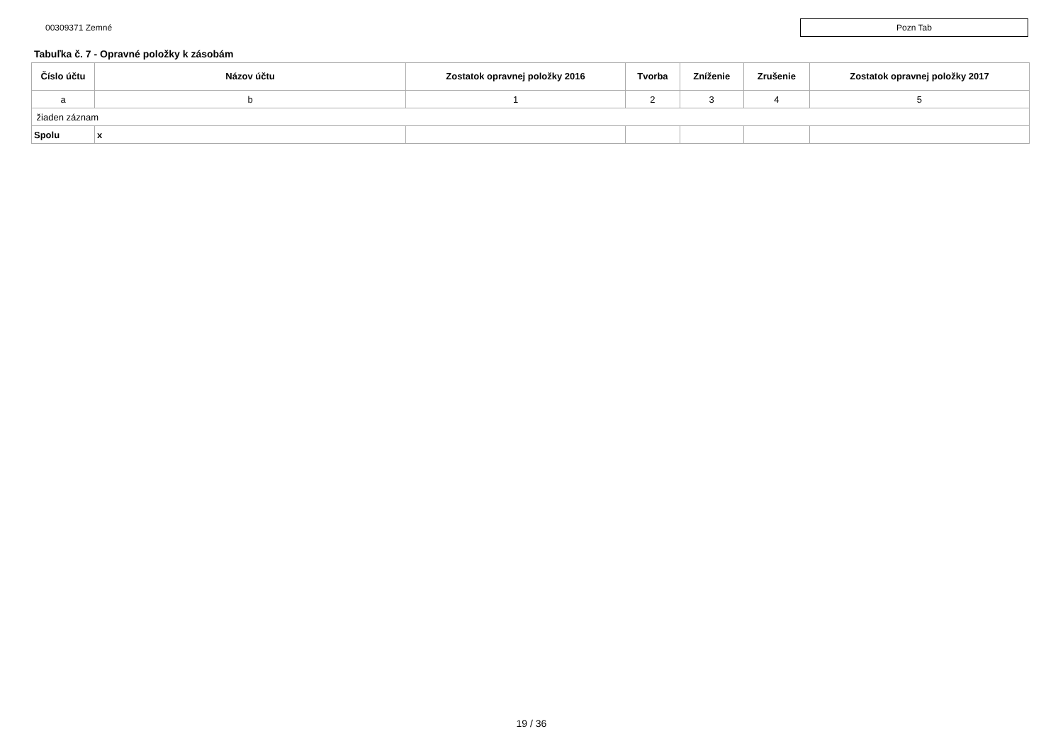00309371 Zemné
Pozn Tab
Tabuľka č. 7 - Opravné položky k zásobám
| Číslo účtu | Názov účtu | Zostatok opravnej položky 2016 | Tvorba | Zníženie | Zrušenie | Zostatok opravnej položky 2017 |
| --- | --- | --- | --- | --- | --- | --- |
| a | b | 1 | 2 | 3 | 4 | 5 |
| žiaden záznam | | | | | | |
| Spolu | x | | | | | |
19 / 36